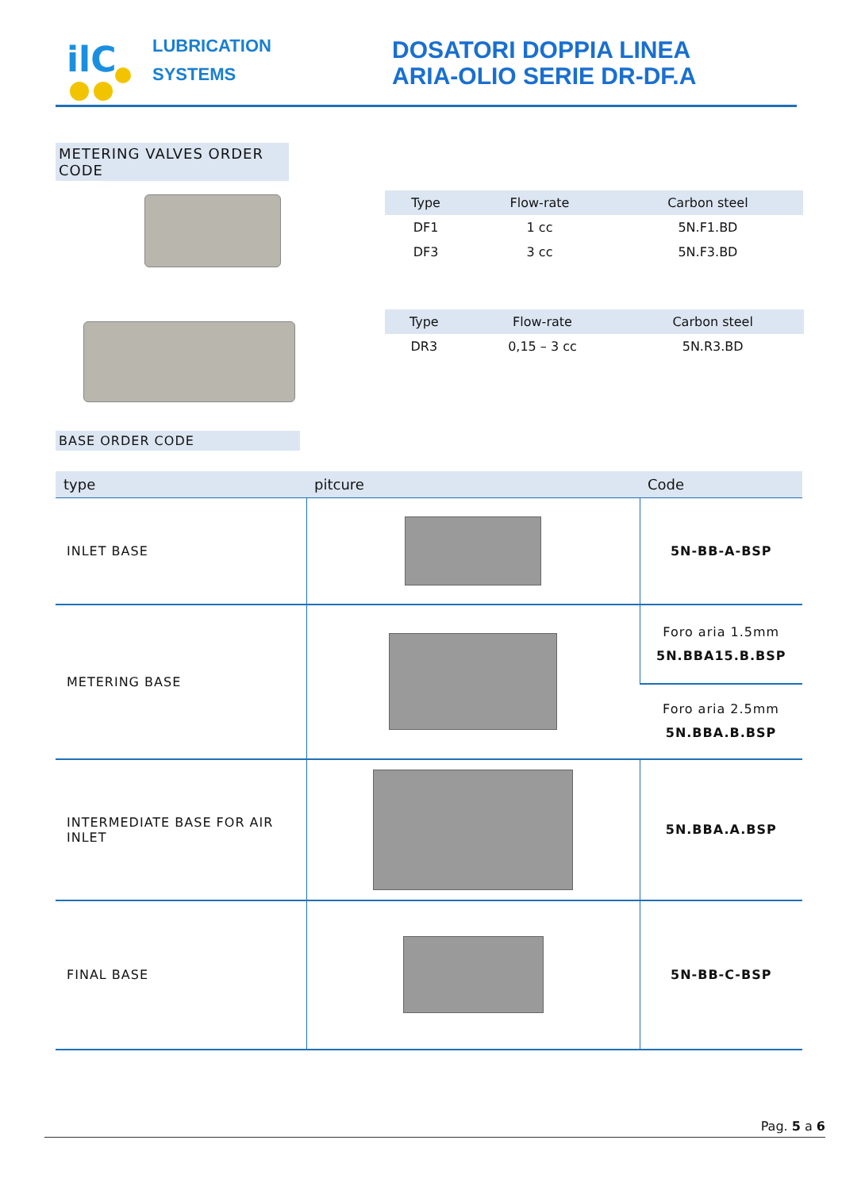ilC
LUBRICATION
SYSTEMS
DOSATORI DOPPIA LINEA
ARIA-OLIO SERIE DR-DF.A
METERING VALVES ORDER CODE
| Type | Flow-rate | Carbon steel |
| --- | --- | --- |
| DF1 | 1 cc | 5N.F1.BD |
| DF3 | 3 cc | 5N.F3.BD |
| Type | Flow-rate | Carbon steel |
| --- | --- | --- |
| DR3 | 0,15 – 3 cc | 5N.R3.BD |
BASE ORDER CODE
| type | pitcure | Code |
| --- | --- | --- |
| INLET BASE | | 5N-BB-A-BSP |
| METERING BASE | | Foro aria 1.5mm 5N.BBA15.B.BSP |
| | | Foro aria 2.5mm 5N.BBA.B.BSP |
| INTERMEDIATE BASE FOR AIR INLET | | 5N.BBA.A.BSP |
| FINAL BASE | | 5N-BB-C-BSP |
Pag. 5 a 6